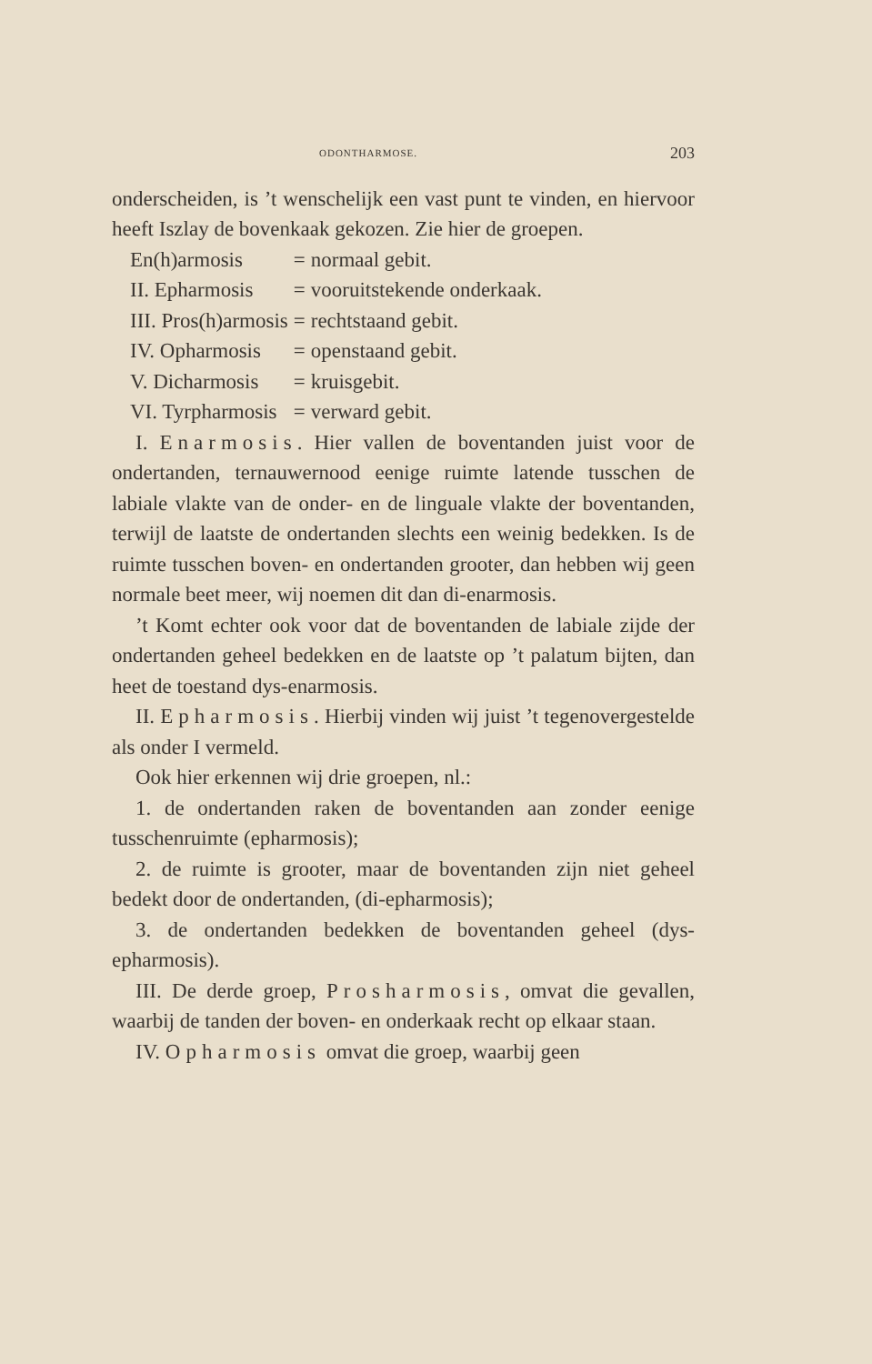ODONTHARMOSE. 203
onderscheiden, is ’t wenschelijk een vast punt te vinden, en hiervoor heeft Iszlay de bovenkaak gekozen. Zie hier de groepen.
| En(h)armosis | = | normaal gebit. |
| II. Epharmosis | = | vooruitstekende onderkaak. |
| III. Pros(h)armosis | = | rechtstaand gebit. |
| IV. Opharmosis | = | openstaand gebit. |
| V. Dicharmosis | = | kruisgebit. |
| VI. Tyrpharmosis | = | verward gebit. |
I. Enarmosis. Hier vallen de boventanden juist voor de ondertanden, ternauwernood eenige ruimte latende tusschen de labiale vlakte van de onder- en de linguale vlakte der boventanden, terwijl de laatste de ondertanden slechts een weinig bedekken. Is de ruimte tusschen boven- en ondertanden grooter, dan hebben wij geen normale beet meer, wij noemen dit dan di-enarmosis.
’t Komt echter ook voor dat de boventanden de labiale zijde der ondertanden geheel bedekken en de laatste op ’t palatum bijten, dan heet de toestand dys-enarmosis.
II. Epharmosis. Hierbij vinden wij juist ’t tegenovergestelde als onder I vermeld.
Ook hier erkennen wij drie groepen, nl.:
1. de ondertanden raken de boventanden aan zonder eenige tusschenruimte (epharmosis);
2. de ruimte is grooter, maar de boventanden zijn niet geheel bedekt door de ondertanden, (di-epharmosis);
3. de ondertanden bedekken de boventanden geheel (dys-epharmosis).
III. De derde groep, Prosharmosis, omvat die gevallen, waarbij de tanden der boven- en onderkaak recht op elkaar staan.
IV. Opharmosis omvat die groep, waarbij geen